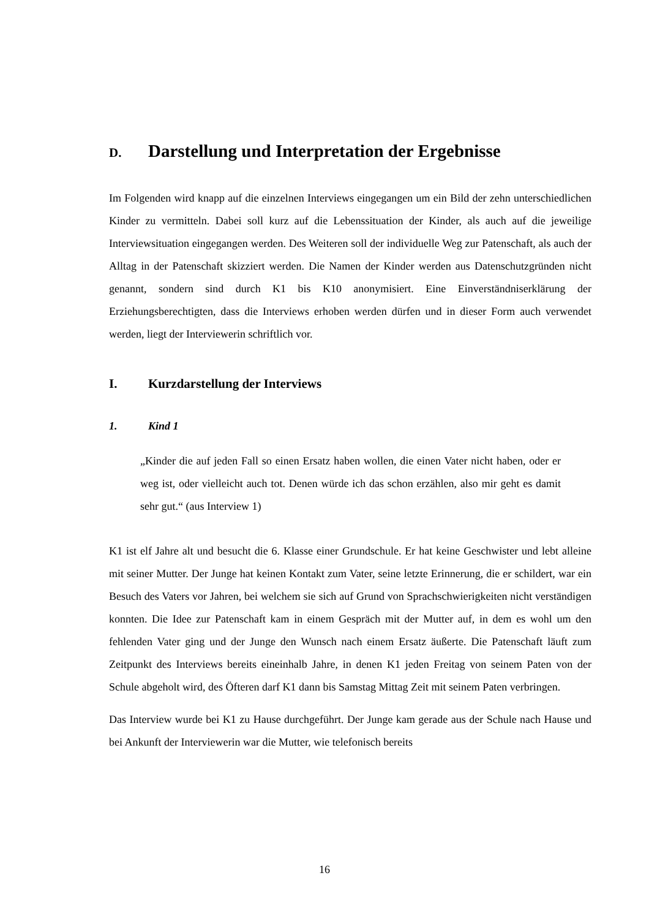D. Darstellung und Interpretation der Ergebnisse
Im Folgenden wird knapp auf die einzelnen Interviews eingegangen um ein Bild der zehn unterschiedlichen Kinder zu vermitteln. Dabei soll kurz auf die Lebenssituation der Kinder, als auch auf die jeweilige Interviewsituation eingegangen werden. Des Weiteren soll der individuelle Weg zur Patenschaft, als auch der Alltag in der Patenschaft skizziert werden. Die Namen der Kinder werden aus Datenschutzgründen nicht genannt, sondern sind durch K1 bis K10 anonymisiert. Eine Einverständniserklärung der Erziehungsberechtigten, dass die Interviews erhoben werden dürfen und in dieser Form auch verwendet werden, liegt der Interviewerin schriftlich vor.
I. Kurzdarstellung der Interviews
1. Kind 1
„Kinder die auf jeden Fall so einen Ersatz haben wollen, die einen Vater nicht haben, oder er weg ist, oder vielleicht auch tot. Denen würde ich das schon erzählen, also mir geht es damit sehr gut.“ (aus Interview 1)
K1 ist elf Jahre alt und besucht die 6. Klasse einer Grundschule. Er hat keine Geschwister und lebt alleine mit seiner Mutter. Der Junge hat keinen Kontakt zum Vater, seine letzte Erinnerung, die er schildert, war ein Besuch des Vaters vor Jahren, bei welchem sie sich auf Grund von Sprachschwierigkeiten nicht verständigen konnten. Die Idee zur Patenschaft kam in einem Gespräch mit der Mutter auf, in dem es wohl um den fehlenden Vater ging und der Junge den Wunsch nach einem Ersatz äußerte. Die Patenschaft läuft zum Zeitpunkt des Interviews bereits eineinhalb Jahre, in denen K1 jeden Freitag von seinem Paten von der Schule abgeholt wird, des Öfteren darf K1 dann bis Samstag Mittag Zeit mit seinem Paten verbringen.
Das Interview wurde bei K1 zu Hause durchgeführt. Der Junge kam gerade aus der Schule nach Hause und bei Ankunft der Interviewerin war die Mutter, wie telefonisch bereits
16